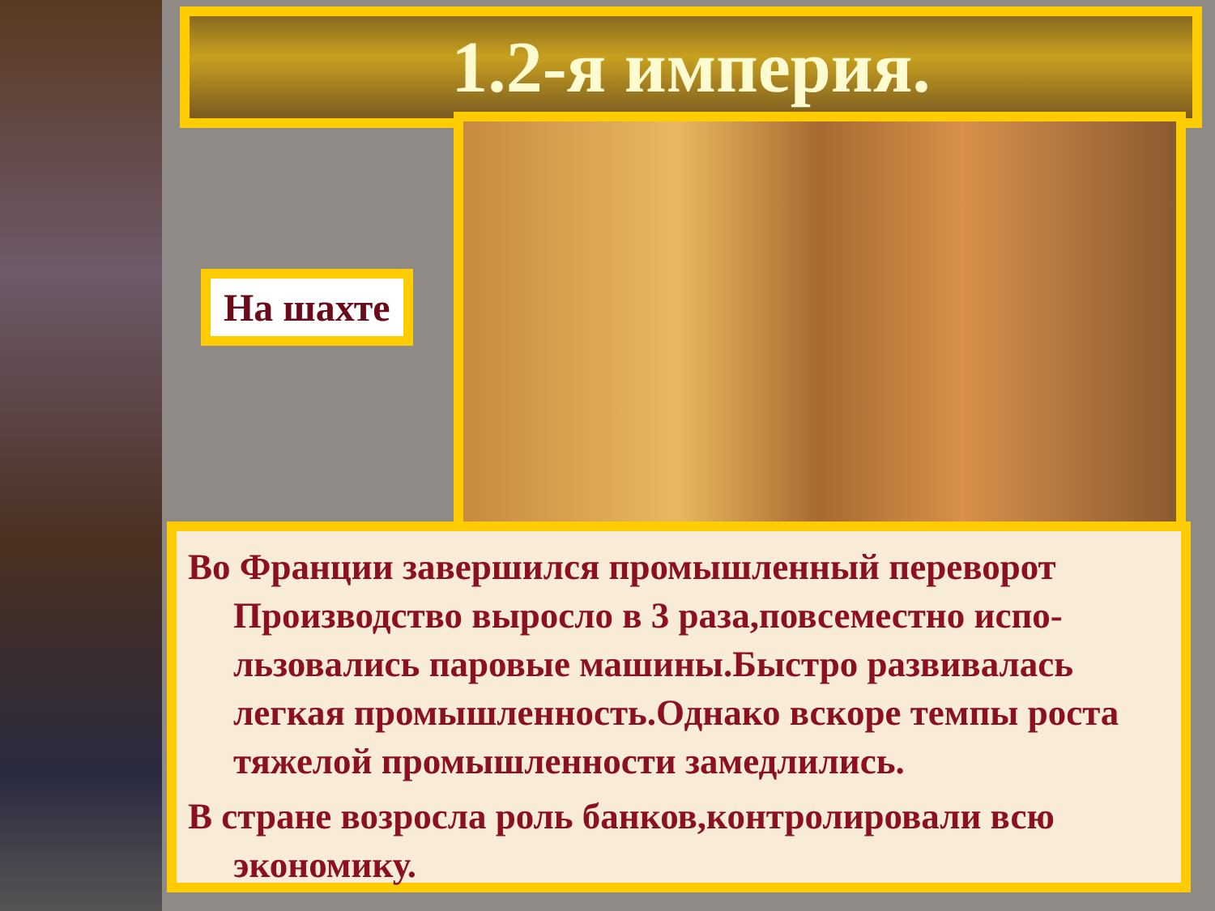1.2-я империя.
На шахте
Во Франции завершился промышленный переворот Производство выросло в 3 раза,повсеместно испо-льзовались паровые машины.Быстро развивалась легкая промышленность.Однако вскоре темпы роста тяжелой промышленности замедлились.
В стране возросла роль банков,контролировали всю экономику.